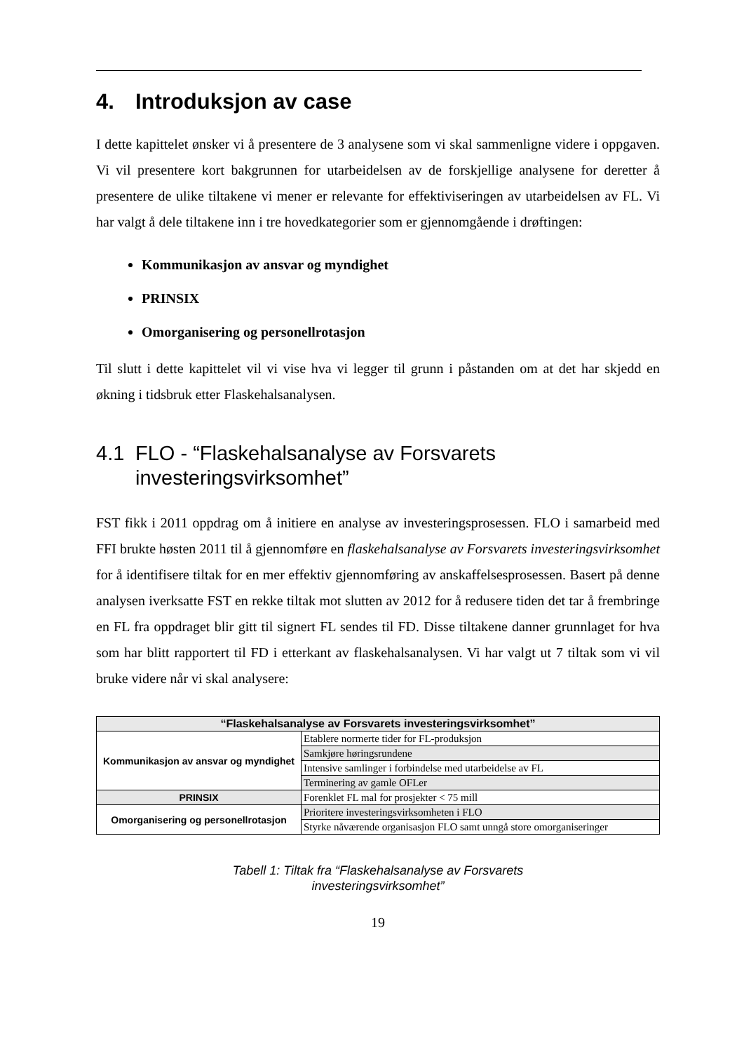4. Introduksjon av case
I dette kapittelet ønsker vi å presentere de 3 analysene som vi skal sammenligne videre i oppgaven. Vi vil presentere kort bakgrunnen for utarbeidelsen av de forskjellige analysene for deretter å presentere de ulike tiltakene vi mener er relevante for effektiviseringen av utarbeidelsen av FL. Vi har valgt å dele tiltakene inn i tre hovedkategorier som er gjennomgående i drøftingen:
Kommunikasjon av ansvar og myndighet
PRINSIX
Omorganisering og personellrotasjon
Til slutt i dette kapittelet vil vi vise hva vi legger til grunn i påstanden om at det har skjedd en økning i tidsbruk etter Flaskehalsanalysen.
4.1 FLO - “Flaskehalsanalyse av Forsvarets investeringsvirksomhet”
FST fikk i 2011 oppdrag om å initiere en analyse av investeringsprosessen. FLO i samarbeid med FFI brukte høsten 2011 til å gjennomføre en flaskehalsanalyse av Forsvarets investeringsvirksomhet for å identifisere tiltak for en mer effektiv gjennomføring av anskaffelsesprosessen. Basert på denne analysen iverksatte FST en rekke tiltak mot slutten av 2012 for å redusere tiden det tar å frembringe en FL fra oppdraget blir gitt til signert FL sendes til FD. Disse tiltakene danner grunnlaget for hva som har blitt rapportert til FD i etterkant av flaskehalsanalysen. Vi har valgt ut 7 tiltak som vi vil bruke videre når vi skal analysere:
| “Flaskehalsanalyse av Forsvarets investeringsvirksomhet” | |
| --- | --- |
| Kommunikasjon av ansvar og myndighet | Etablere normerte tider for FL-produksjon |
| | Samkjøre høringsrundene |
| | Intensive samlinger i forbindelse med utarbeidelse av FL |
| | Terminering av gamle OFLer |
| PRINSIX | Forenklet FL mal for prosjekter < 75 mill |
| Omorganisering og personellrotasjon | Prioritere investeringsvirksomheten i FLO |
| | Styrke nåværende organisasjon FLO samt unngå store omorganiseringer |
Tabell 1: Tiltak fra “Flaskehalsanalyse av Forsvarets
investeringsvirksomhet”
19